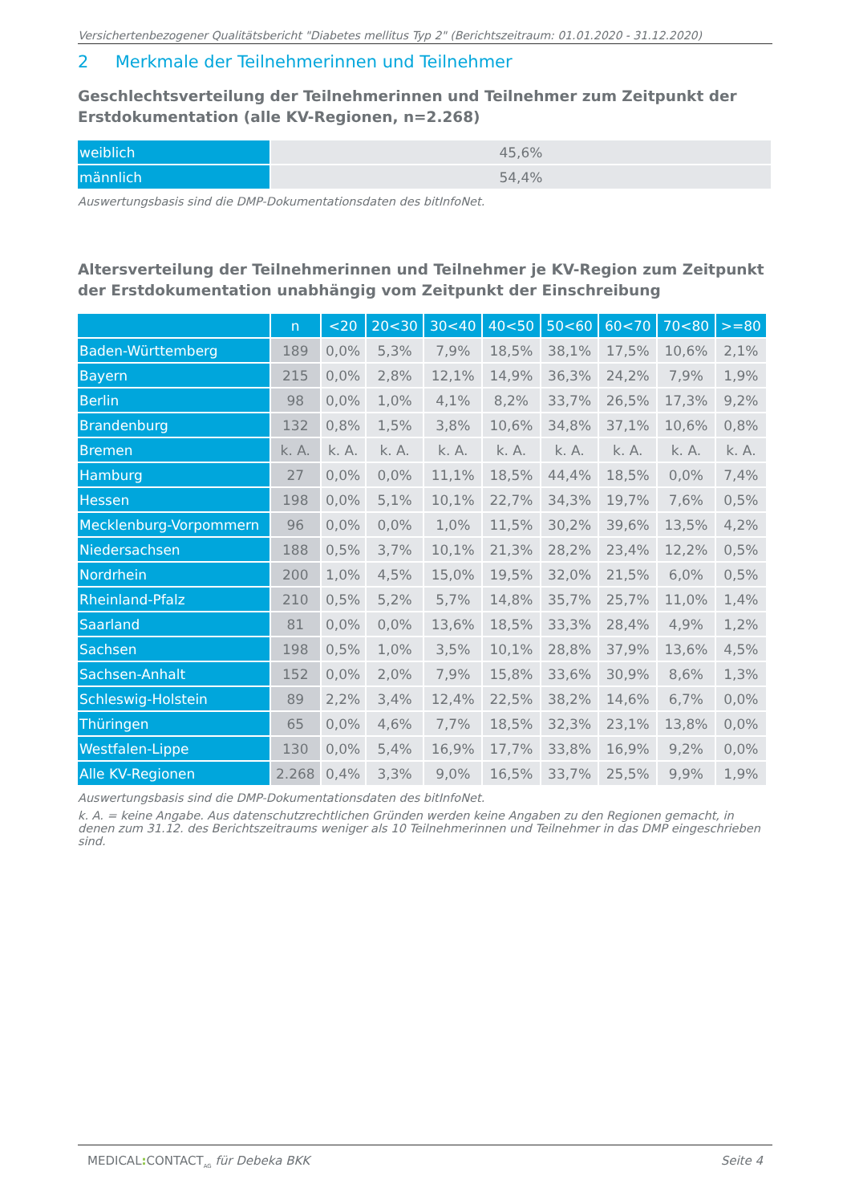Versichertenbezogener Qualitätsbericht "Diabetes mellitus Typ 2" (Berichtszeitraum: 01.01.2020 - 31.12.2020)
2 Merkmale der Teilnehmerinnen und Teilnehmer
Geschlechtsverteilung der Teilnehmerinnen und Teilnehmer zum Zeitpunkt der Erstdokumentation (alle KV-Regionen, n=2.268)
| weiblich | 45,6% |
| männlich | 54,4% |
Auswertungsbasis sind die DMP-Dokumentationsdaten des bitInfoNet.
Altersverteilung der Teilnehmerinnen und Teilnehmer je KV-Region zum Zeitpunkt der Erstdokumentation unabhängig vom Zeitpunkt der Einschreibung
| | n | <20 | 20<30 | 30<40 | 40<50 | 50<60 | 60<70 | 70<80 | >=80 |
| --- | --- | --- | --- | --- | --- | --- | --- | --- | --- |
| Baden-Württemberg | 189 | 0,0% | 5,3% | 7,9% | 18,5% | 38,1% | 17,5% | 10,6% | 2,1% |
| Bayern | 215 | 0,0% | 2,8% | 12,1% | 14,9% | 36,3% | 24,2% | 7,9% | 1,9% |
| Berlin | 98 | 0,0% | 1,0% | 4,1% | 8,2% | 33,7% | 26,5% | 17,3% | 9,2% |
| Brandenburg | 132 | 0,8% | 1,5% | 3,8% | 10,6% | 34,8% | 37,1% | 10,6% | 0,8% |
| Bremen | k. A. | k. A. | k. A. | k. A. | k. A. | k. A. | k. A. | k. A. | k. A. |
| Hamburg | 27 | 0,0% | 0,0% | 11,1% | 18,5% | 44,4% | 18,5% | 0,0% | 7,4% |
| Hessen | 198 | 0,0% | 5,1% | 10,1% | 22,7% | 34,3% | 19,7% | 7,6% | 0,5% |
| Mecklenburg-Vorpommern | 96 | 0,0% | 0,0% | 1,0% | 11,5% | 30,2% | 39,6% | 13,5% | 4,2% |
| Niedersachsen | 188 | 0,5% | 3,7% | 10,1% | 21,3% | 28,2% | 23,4% | 12,2% | 0,5% |
| Nordrhein | 200 | 1,0% | 4,5% | 15,0% | 19,5% | 32,0% | 21,5% | 6,0% | 0,5% |
| Rheinland-Pfalz | 210 | 0,5% | 5,2% | 5,7% | 14,8% | 35,7% | 25,7% | 11,0% | 1,4% |
| Saarland | 81 | 0,0% | 0,0% | 13,6% | 18,5% | 33,3% | 28,4% | 4,9% | 1,2% |
| Sachsen | 198 | 0,5% | 1,0% | 3,5% | 10,1% | 28,8% | 37,9% | 13,6% | 4,5% |
| Sachsen-Anhalt | 152 | 0,0% | 2,0% | 7,9% | 15,8% | 33,6% | 30,9% | 8,6% | 1,3% |
| Schleswig-Holstein | 89 | 2,2% | 3,4% | 12,4% | 22,5% | 38,2% | 14,6% | 6,7% | 0,0% |
| Thüringen | 65 | 0,0% | 4,6% | 7,7% | 18,5% | 32,3% | 23,1% | 13,8% | 0,0% |
| Westfalen-Lippe | 130 | 0,0% | 5,4% | 16,9% | 17,7% | 33,8% | 16,9% | 9,2% | 0,0% |
| Alle KV-Regionen | 2.268 | 0,4% | 3,3% | 9,0% | 16,5% | 33,7% | 25,5% | 9,9% | 1,9% |
Auswertungsbasis sind die DMP-Dokumentationsdaten des bitInfoNet.
k. A. = keine Angabe. Aus datenschutzrechtlichen Gründen werden keine Angaben zu den Regionen gemacht, in denen zum 31.12. des Berichtszeitraums weniger als 10 Teilnehmerinnen und Teilnehmer in das DMP eingeschrieben sind.
MEDICAL: CONTACT<sub>AG</sub> für Debeka BKK Seite 4